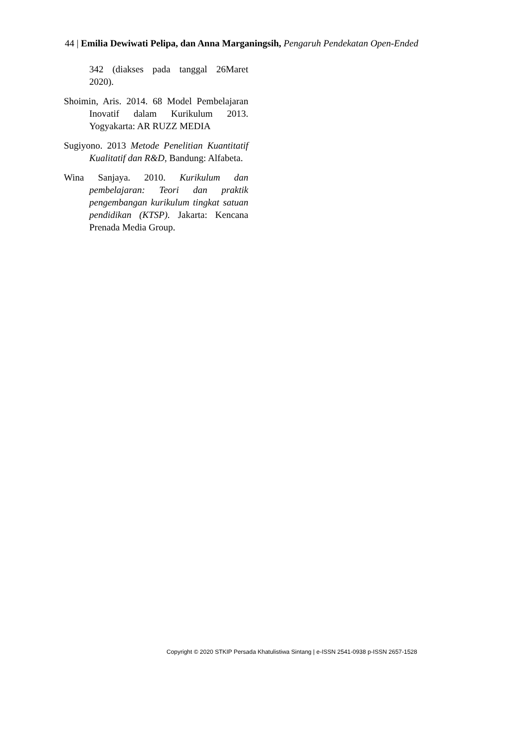44 | Emilia Dewiwati Pelipa, dan Anna Marganingsih, Pengaruh Pendekatan Open-Ended
342 (diakses pada tanggal 26Maret 2020).
Shoimin, Aris. 2014. 68 Model Pembelajaran Inovatif dalam Kurikulum 2013. Yogyakarta: AR RUZZ MEDIA
Sugiyono. 2013 Metode Penelitian Kuantitatif Kualitatif dan R&D, Bandung: Alfabeta.
Wina Sanjaya. 2010. Kurikulum dan pembelajaran: Teori dan praktik pengembangan kurikulum tingkat satuan pendidikan (KTSP). Jakarta: Kencana Prenada Media Group.
Copyright © 2020 STKIP Persada Khatulistiwa Sintang | e-ISSN 2541-0938 p-ISSN 2657-1528